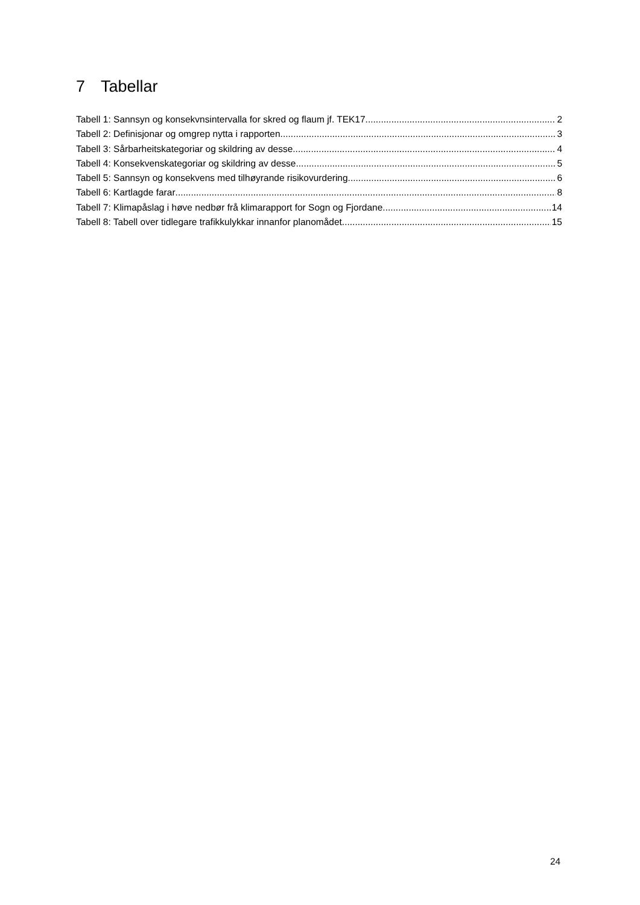7 Tabellar
Tabell 1: Sannsyn og konsekvnsintervalla for skred og flaum jf. TEK17 2
Tabell 2: Definisjonar og omgrep nytta i rapporten 3
Tabell 3: Sårbarheitskategoriar og skildring av desse 4
Tabell 4: Konsekvenskategoriar og skildring av desse 5
Tabell 5: Sannsyn og konsekvens med tilhøyrande risikovurdering 6
Tabell 6: Kartlagde farar 8
Tabell 7: Klimapåslag i høve nedbør frå klimarapport for Sogn og Fjordane 14
Tabell 8: Tabell over tidlegare trafikkulykkar innanfor planomådet. 15
24